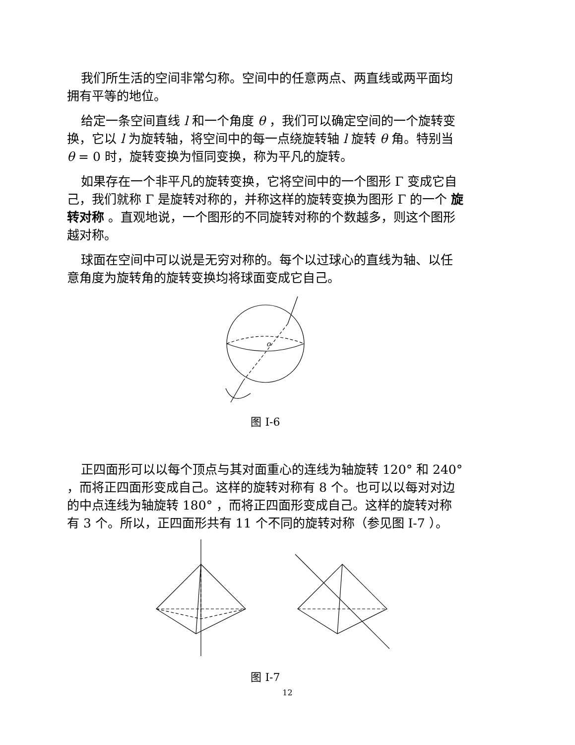我们所生活的空间非常匀称。空间中的任意两点、两直线或两平面均拥有平等的地位。
给定一条空间直线 l 和一个角度 θ ，我们可以确定空间的一个旋转变换，它以 l 为旋转轴，将空间中的每一点绕旋转轴 l 旋转 θ 角。特别当 θ = 0 时，旋转变换为恒同变换，称为平凡的旋转。
如果存在一个非平凡的旋转变换，它将空间中的一个图形 Γ 变成它自己，我们就称 Γ 是旋转对称的，并称这样的旋转变换为图形 Γ 的一个 旋转对称 。直观地说，一个图形的不同旋转对称的个数越多，则这个图形越对称。
球面在空间中可以说是无穷对称的。每个以过球心的直线为轴、以任意角度为旋转角的旋转变换均将球面变成它自己。
o
图 I-6
正四面形可以以每个顶点与其对面重心的连线为轴旋转 120° 和 240° ，而将正四面形变成自己。这样的旋转对称有 8 个。也可以以每对对边的中点连线为轴旋转 180° ，而将正四面形变成自己。这样的旋转对称有 3 个。所以，正四面形共有 11 个不同的旋转对称（参见图 I-7 ）。
图 I-7
12